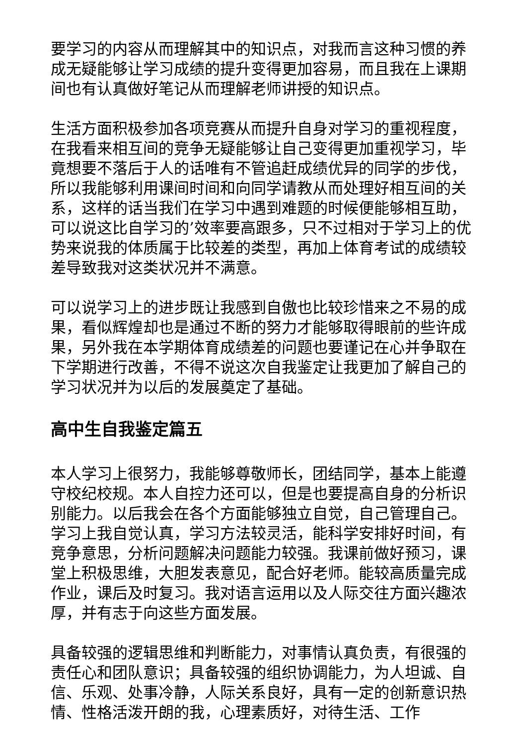要学习的内容从而理解其中的知识点，对我而言这种习惯的养成无疑能够让学习成绩的提升变得更加容易，而且我在上课期间也有认真做好笔记从而理解老师讲授的知识点。
生活方面积极参加各项竞赛从而提升自身对学习的重视程度，在我看来相互间的竞争无疑能够让自己变得更加重视学习，毕竟想要不落后于人的话唯有不管追赶成绩优异的同学的步伐，所以我能够利用课间时间和向同学请教从而处理好相互间的关系，这样的话当我们在学习中遇到难题的时候便能够相互助，可以说这比自学习的’效率要高跟多，只不过相对于学习上的优势来说我的体质属于比较差的类型，再加上体育考试的成绩较差导致我对这类状况并不满意。
可以说学习上的进步既让我感到自傲也比较珍惜来之不易的成果，看似辉煌却也是通过不断的努力才能够取得眼前的些许成果，另外我在本学期体育成绩差的问题也要谨记在心并争取在下学期进行改善，不得不说这次自我鉴定让我更加了解自己的学习状况并为以后的发展奠定了基础。
高中生自我鉴定篇五
本人学习上很努力，我能够尊敬师长，团结同学，基本上能遵守校纪校规。本人自控力还可以，但是也要提高自身的分析识别能力。以后我会在各个方面能够独立自觉，自己管理自己。学习上我自觉认真，学习方法较灵活，能科学安排好时间，有竞争意思，分析问题解决问题能力较强。我课前做好预习，课堂上积极思维，大胆发表意见，配合好老师。能较高质量完成作业，课后及时复习。我对语言运用以及人际交往方面兴趣浓厚，并有志于向这些方面发展。
具备较强的逻辑思维和判断能力，对事情认真负责，有很强的责任心和团队意识；具备较强的组织协调能力，为人坦诚、自信、乐观、处事冷静，人际关系良好，具有一定的创新意识热情、性格活泼开朗的我，心理素质好，对待生活、工作